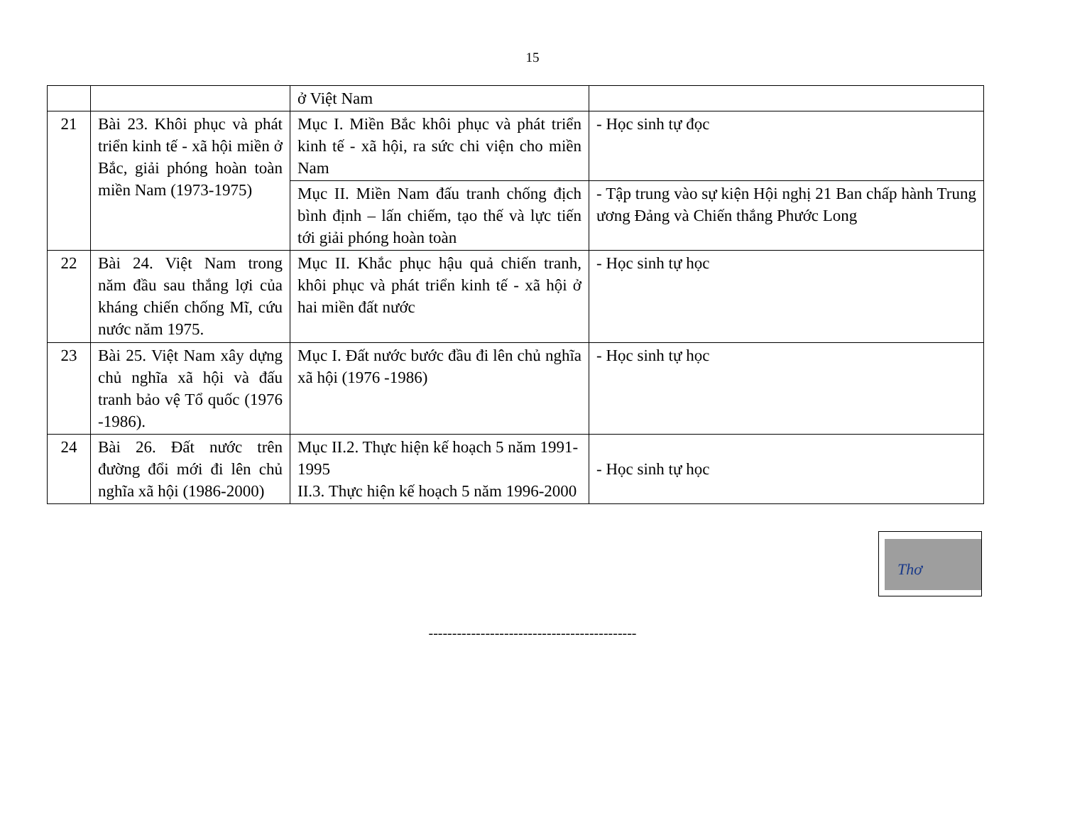15
| | | ở Việt Nam | |
| 21 | Bài 23. Khôi phục và phát triển kinh tế - xã hội miền ở Bắc, giải phóng hoàn toàn miền Nam (1973-1975) | Mục I. Miền Bắc khôi phục và phát triển kinh tế - xã hội, ra sức chi viện cho miền Nam | - Học sinh tự đọc |
| | | Mục II. Miền Nam đấu tranh chống địch bình định – lấn chiếm, tạo thế và lực tiến tới giải phóng hoàn toàn | - Tập trung vào sự kiện Hội nghị 21 Ban chấp hành Trung ương Đảng và Chiến thắng Phước Long |
| 22 | Bài 24. Việt Nam trong năm đầu sau thắng lợi của kháng chiến chống Mĩ, cứu nước năm 1975. | Mục II. Khắc phục hậu quả chiến tranh, khôi phục và phát triển kinh tế - xã hội ở hai miền đất nước | - Học sinh tự học |
| 23 | Bài 25. Việt Nam xây dựng chủ nghĩa xã hội và đấu tranh bảo vệ Tổ quốc (1976 -1986). | Mục I. Đất nước bước đầu đi lên chủ nghĩa xã hội (1976 -1986) | - Học sinh tự học |
| 24 | Bài 26. Đất nước trên đường đổi mới đi lên chủ nghĩa xã hội (1986-2000) | Mục II.2. Thực hiện kế hoạch 5 năm 1991-1995 II.3. Thực hiện kế hoạch 5 năm 1996-2000 | - Học sinh tự học |
Thơ
--------------------------------------------